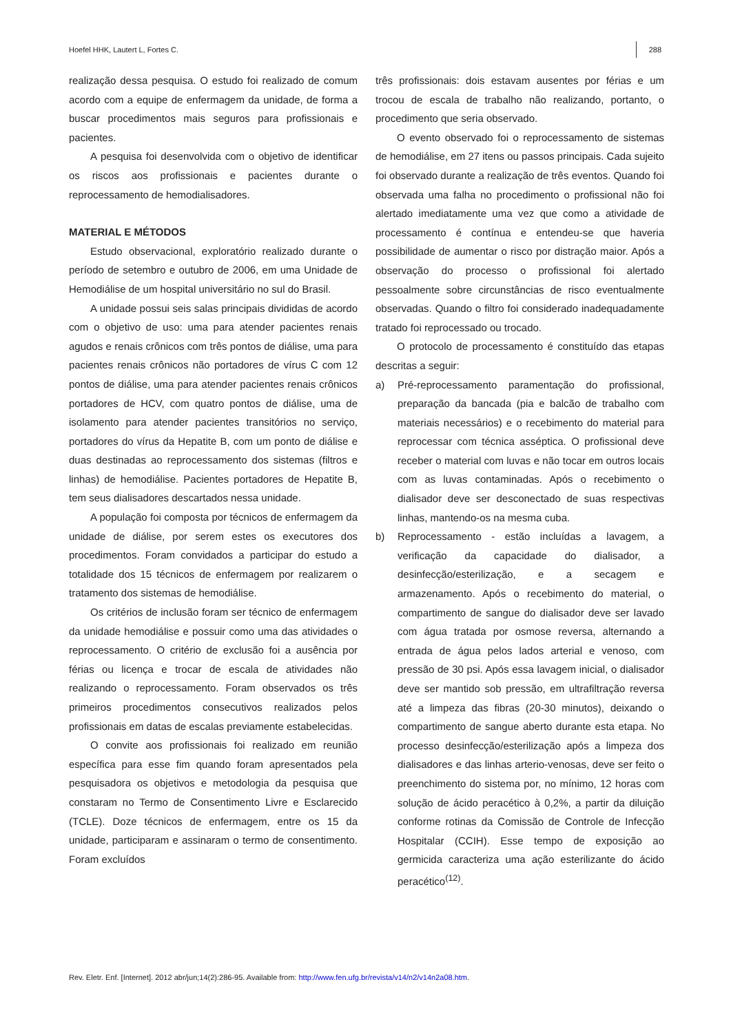Hoefel HHK, Lautert L, Fortes C. 288
realização dessa pesquisa. O estudo foi realizado de comum acordo com a equipe de enfermagem da unidade, de forma a buscar procedimentos mais seguros para profissionais e pacientes.
A pesquisa foi desenvolvida com o objetivo de identificar os riscos aos profissionais e pacientes durante o reprocessamento de hemodialisadores.
MATERIAL E MÉTODOS
Estudo observacional, exploratório realizado durante o período de setembro e outubro de 2006, em uma Unidade de Hemodiálise de um hospital universitário no sul do Brasil.
A unidade possui seis salas principais divididas de acordo com o objetivo de uso: uma para atender pacientes renais agudos e renais crônicos com três pontos de diálise, uma para pacientes renais crônicos não portadores de vírus C com 12 pontos de diálise, uma para atender pacientes renais crônicos portadores de HCV, com quatro pontos de diálise, uma de isolamento para atender pacientes transitórios no serviço, portadores do vírus da Hepatite B, com um ponto de diálise e duas destinadas ao reprocessamento dos sistemas (filtros e linhas) de hemodiálise. Pacientes portadores de Hepatite B, tem seus dialisadores descartados nessa unidade.
A população foi composta por técnicos de enfermagem da unidade de diálise, por serem estes os executores dos procedimentos. Foram convidados a participar do estudo a totalidade dos 15 técnicos de enfermagem por realizarem o tratamento dos sistemas de hemodiálise.
Os critérios de inclusão foram ser técnico de enfermagem da unidade hemodiálise e possuir como uma das atividades o reprocessamento. O critério de exclusão foi a ausência por férias ou licença e trocar de escala de atividades não realizando o reprocessamento. Foram observados os três primeiros procedimentos consecutivos realizados pelos profissionais em datas de escalas previamente estabelecidas.
O convite aos profissionais foi realizado em reunião específica para esse fim quando foram apresentados pela pesquisadora os objetivos e metodologia da pesquisa que constaram no Termo de Consentimento Livre e Esclarecido (TCLE). Doze técnicos de enfermagem, entre os 15 da unidade, participaram e assinaram o termo de consentimento. Foram excluídos
três profissionais: dois estavam ausentes por férias e um trocou de escala de trabalho não realizando, portanto, o procedimento que seria observado.
O evento observado foi o reprocessamento de sistemas de hemodiálise, em 27 itens ou passos principais. Cada sujeito foi observado durante a realização de três eventos. Quando foi observada uma falha no procedimento o profissional não foi alertado imediatamente uma vez que como a atividade de processamento é contínua e entendeu-se que haveria possibilidade de aumentar o risco por distração maior. Após a observação do processo o profissional foi alertado pessoalmente sobre circunstâncias de risco eventualmente observadas. Quando o filtro foi considerado inadequadamente tratado foi reprocessado ou trocado.
O protocolo de processamento é constituído das etapas descritas a seguir:
a) Pré-reprocessamento paramentação do profissional, preparação da bancada (pia e balcão de trabalho com materiais necessários) e o recebimento do material para reprocessar com técnica asséptica. O profissional deve receber o material com luvas e não tocar em outros locais com as luvas contaminadas. Após o recebimento o dialisador deve ser desconectado de suas respectivas linhas, mantendo-os na mesma cuba.
b) Reprocessamento - estão incluídas a lavagem, a verificação da capacidade do dialisador, a desinfecção/esterilização, e a secagem e armazenamento. Após o recebimento do material, o compartimento de sangue do dialisador deve ser lavado com água tratada por osmose reversa, alternando a entrada de água pelos lados arterial e venoso, com pressão de 30 psi. Após essa lavagem inicial, o dialisador deve ser mantido sob pressão, em ultrafiltração reversa até a limpeza das fibras (20-30 minutos), deixando o compartimento de sangue aberto durante esta etapa. No processo desinfecção/esterilização após a limpeza dos dialisadores e das linhas arterio-venosas, deve ser feito o preenchimento do sistema por, no mínimo, 12 horas com solução de ácido peracético à 0,2%, a partir da diluição conforme rotinas da Comissão de Controle de Infecção Hospitalar (CCIH). Esse tempo de exposição ao germicida caracteriza uma ação esterilizante do ácido peracético<sup>(12)</sup>.
Rev. Eletr. Enf. [Internet]. 2012 abr/jun;14(2):286-95. Available from: http://www.fen.ufg.br/revista/v14/n2/v14n2a08.htm.